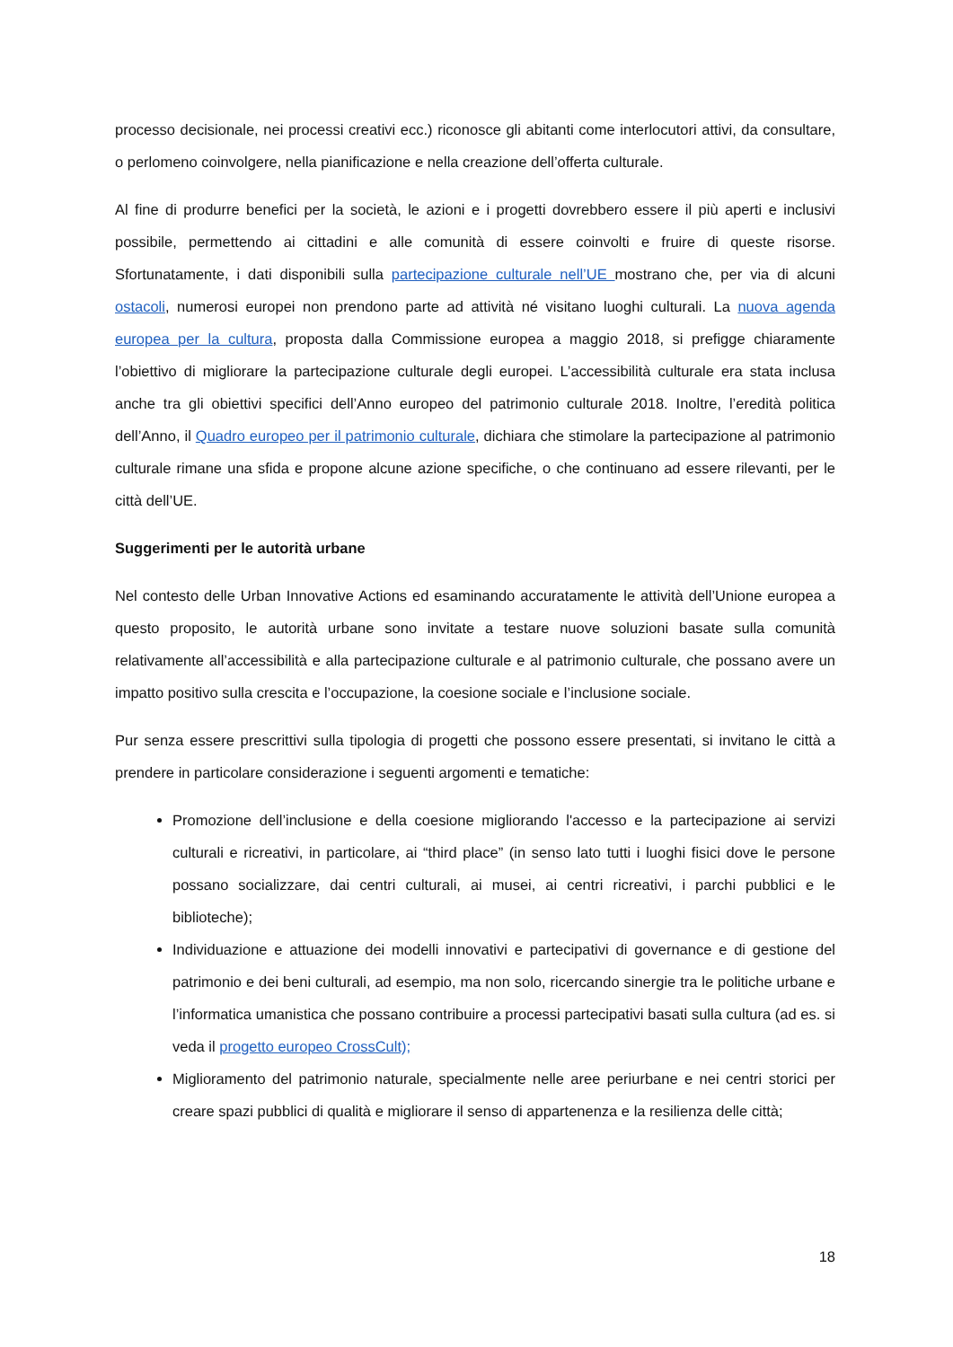processo decisionale, nei processi creativi ecc.) riconosce gli abitanti come interlocutori attivi, da consultare, o perlomeno coinvolgere, nella pianificazione e nella creazione dell’offerta culturale.
Al fine di produrre benefici per la società, le azioni e i progetti dovrebbero essere il più aperti e inclusivi possibile, permettendo ai cittadini e alle comunità di essere coinvolti e fruire di queste risorse. Sfortunatamente, i dati disponibili sulla partecipazione culturale nell’UE mostrano che, per via di alcuni ostacoli, numerosi europei non prendono parte ad attività né visitano luoghi culturali. La nuova agenda europea per la cultura, proposta dalla Commissione europea a maggio 2018, si prefigge chiaramente l’obiettivo di migliorare la partecipazione culturale degli europei. L’accessibilità culturale era stata inclusa anche tra gli obiettivi specifici dell’Anno europeo del patrimonio culturale 2018. Inoltre, l’eredità politica dell’Anno, il Quadro europeo per il patrimonio culturale, dichiara che stimolare la partecipazione al patrimonio culturale rimane una sfida e propone alcune azione specifiche, o che continuano ad essere rilevanti, per le città dell’UE.
Suggerimenti per le autorità urbane
Nel contesto delle Urban Innovative Actions ed esaminando accuratamente le attività dell’Unione europea a questo proposito, le autorità urbane sono invitate a testare nuove soluzioni basate sulla comunità relativamente all’accessibilità e alla partecipazione culturale e al patrimonio culturale, che possano avere un impatto positivo sulla crescita e l’occupazione, la coesione sociale e l’inclusione sociale.
Pur senza essere prescrittivi sulla tipologia di progetti che possono essere presentati, si invitano le città a prendere in particolare considerazione i seguenti argomenti e tematiche:
Promozione dell’inclusione e della coesione migliorando l'accesso e la partecipazione ai servizi culturali e ricreativi, in particolare, ai “third place” (in senso lato tutti i luoghi fisici dove le persone possano socializzare, dai centri culturali, ai musei, ai centri ricreativi, i parchi pubblici e le biblioteche);
Individuazione e attuazione dei modelli innovativi e partecipativi di governance e di gestione del patrimonio e dei beni culturali, ad esempio, ma non solo, ricercando sinergie tra le politiche urbane e l’informatica umanistica che possano contribuire a processi partecipativi basati sulla cultura (ad es. si veda il progetto europeo CrossCult);
Miglioramento del patrimonio naturale, specialmente nelle aree periurbane e nei centri storici per creare spazi pubblici di qualità e migliorare il senso di appartenenza e la resilienza delle città;
18